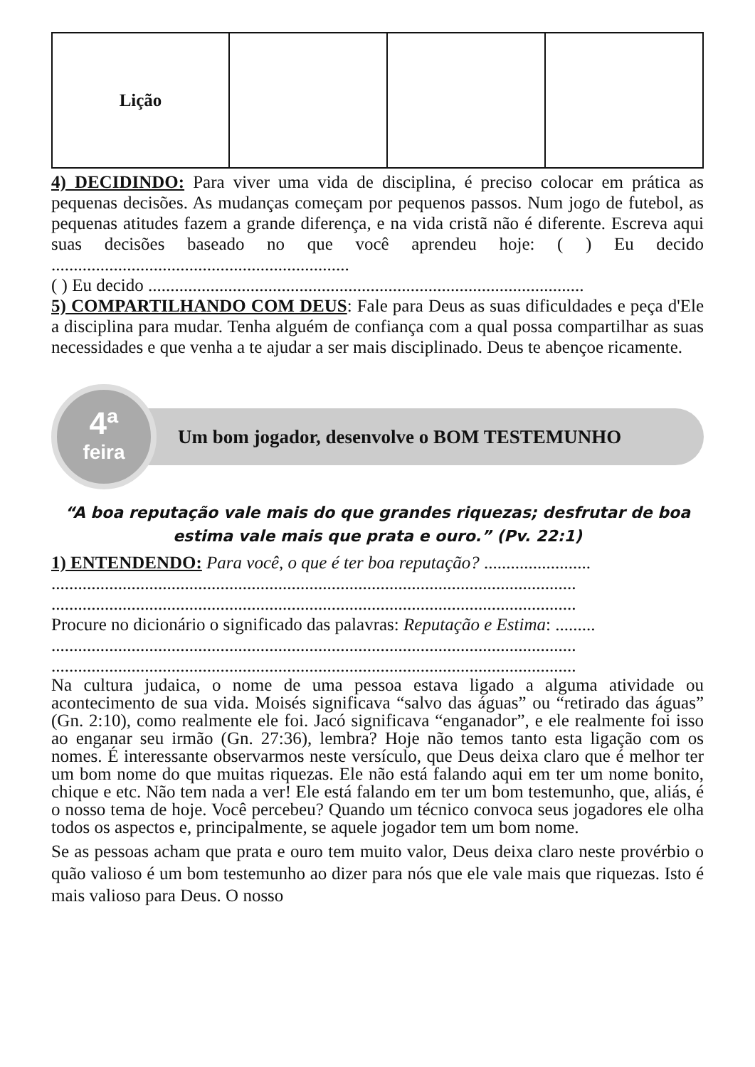| Lição | | | |
4) DECIDINDO: Para viver uma vida de disciplina, é preciso colocar em prática as pequenas decisões. As mudanças começam por pequenos passos. Num jogo de futebol, as pequenas atitudes fazem a grande diferença, e na vida cristã não é diferente. Escreva aqui suas decisões baseado no que você aprendeu hoje: ( ) Eu decido ...................................................................
( ) Eu decido ..................................................................................................
5) COMPARTILHANDO COM DEUS: Fale para Deus as suas dificuldades e peça d'Ele a disciplina para mudar. Tenha alguém de confiança com a qual possa compartilhar as suas necessidades e que venha a te ajudar a ser mais disciplinado. Deus te abençoe ricamente.
4ª
feira
Um bom jogador, desenvolve o BOM TESTEMUNHO
“A boa reputação vale mais do que grandes riquezas; desfrutar de boa estima vale mais que prata e ouro.” (Pv. 22:1)
1) ENTENDENDO: Para você, o que é ter boa reputação? ........................
......................................................................................................................
......................................................................................................................
Procure no dicionário o significado das palavras: Reputação e Estima: .........
......................................................................................................................
......................................................................................................................
Na cultura judaica, o nome de uma pessoa estava ligado a alguma atividade ou acontecimento de sua vida. Moisés significava “salvo das águas” ou “retirado das águas” (Gn. 2:10), como realmente ele foi. Jacó significava “enganador”, e ele realmente foi isso ao enganar seu irmão (Gn. 27:36), lembra? Hoje não temos tanto esta ligação com os nomes. É interessante observarmos neste versículo, que Deus deixa claro que é melhor ter um bom nome do que muitas riquezas. Ele não está falando aqui em ter um nome bonito, chique e etc. Não tem nada a ver! Ele está falando em ter um bom testemunho, que, aliás, é o nosso tema de hoje. Você percebeu? Quando um técnico convoca seus jogadores ele olha todos os aspectos e, principalmente, se aquele jogador tem um bom nome.
Se as pessoas acham que prata e ouro tem muito valor, Deus deixa claro neste provérbio o quão valioso é um bom testemunho ao dizer para nós que ele vale mais que riquezas. Isto é mais valioso para Deus. O nosso